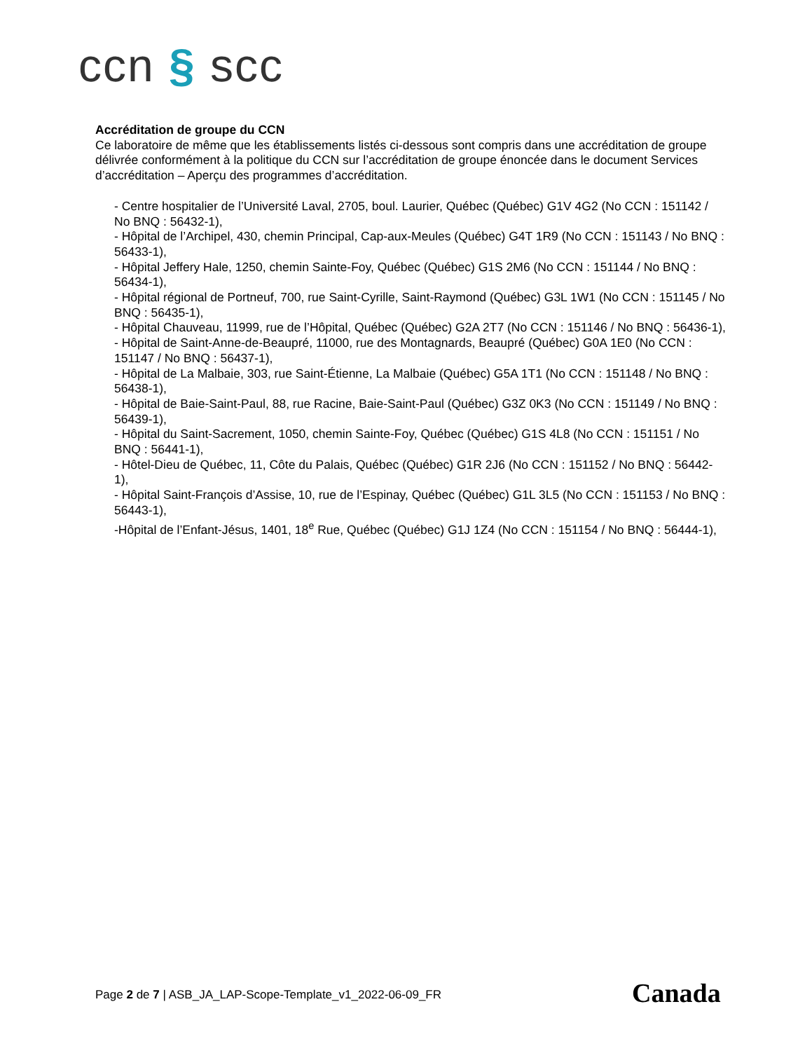ccn § scc
Accréditation de groupe du CCN
Ce laboratoire de même que les établissements listés ci-dessous sont compris dans une accréditation de groupe délivrée conformément à la politique du CCN sur l’accréditation de groupe énoncée dans le document Services d’accréditation – Aperçu des programmes d’accréditation.
- Centre hospitalier de l’Université Laval, 2705, boul. Laurier, Québec (Québec) G1V 4G2 (No CCN : 151142 / No BNQ : 56432-1),
- Hôpital de l’Archipel, 430, chemin Principal, Cap-aux-Meules (Québec) G4T 1R9 (No CCN : 151143 / No BNQ : 56433-1),
- Hôpital Jeffery Hale, 1250, chemin Sainte-Foy, Québec (Québec) G1S 2M6 (No CCN : 151144 / No BNQ : 56434-1),
- Hôpital régional de Portneuf, 700, rue Saint-Cyrille, Saint-Raymond (Québec) G3L 1W1 (No CCN : 151145 / No BNQ : 56435-1),
- Hôpital Chauveau, 11999, rue de l’Hôpital, Québec (Québec) G2A 2T7 (No CCN : 151146 / No BNQ : 56436-1),
- Hôpital de Saint-Anne-de-Beaupré, 11000, rue des Montagnards, Beaupré (Québec) G0A 1E0 (No CCN : 151147 / No BNQ : 56437-1),
- Hôpital de La Malbaie, 303, rue Saint-Étienne, La Malbaie (Québec) G5A 1T1 (No CCN : 151148 / No BNQ : 56438-1),
- Hôpital de Baie-Saint-Paul, 88, rue Racine, Baie-Saint-Paul (Québec) G3Z 0K3 (No CCN : 151149 / No BNQ : 56439-1),
- Hôpital du Saint-Sacrement, 1050, chemin Sainte-Foy, Québec (Québec) G1S 4L8 (No CCN : 151151 / No BNQ : 56441-1),
- Hôtel-Dieu de Québec, 11, Côte du Palais, Québec (Québec) G1R 2J6 (No CCN : 151152 / No BNQ : 56442-1),
- Hôpital Saint-François d’Assise, 10, rue de l’Espinay, Québec (Québec) G1L 3L5 (No CCN : 151153 / No BNQ : 56443-1),
-Hôpital de l’Enfant-Jésus, 1401, 18<sup>e</sup> Rue, Québec (Québec) G1J 1Z4 (No CCN : 151154 / No BNQ : 56444-1),
Page 2 de 7 | ASB_JA_LAP-Scope-Template_v1_2022-06-09_FR
Canada